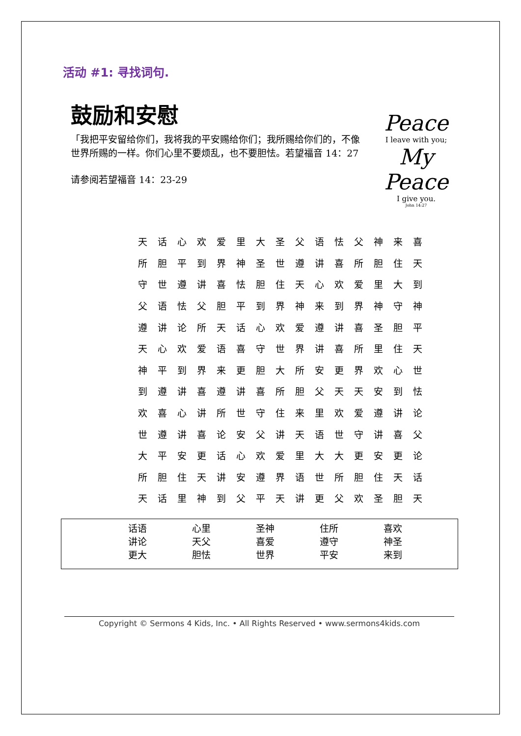活动 #1: 寻找词句.
鼓励和安慰
「我把平安留给你们，我将我的平安赐给你们；我所赐给你们的，不像世界所赐的一样。你们心里不要烦乱，也不要胆怯。若望福音 14：27
请参阅若望福音 14：23-29
Peace
I leave with you;
My Peace
I give you.
John 14:27
| 天 | 话 | 心 | 欢 | 爱 | 里 | 大 | 圣 | 父 | 语 | 怯 | 父 | 神 | 来 | 喜 |
| 所 | 胆 | 平 | 到 | 界 | 神 | 圣 | 世 | 遵 | 讲 | 喜 | 所 | 胆 | 住 | 天 |
| 守 | 世 | 遵 | 讲 | 喜 | 怯 | 胆 | 住 | 天 | 心 | 欢 | 爱 | 里 | 大 | 到 |
| 父 | 语 | 怯 | 父 | 胆 | 平 | 到 | 界 | 神 | 来 | 到 | 界 | 神 | 守 | 神 |
| 遵 | 讲 | 论 | 所 | 天 | 话 | 心 | 欢 | 爱 | 遵 | 讲 | 喜 | 圣 | 胆 | 平 |
| 天 | 心 | 欢 | 爱 | 语 | 喜 | 守 | 世 | 界 | 讲 | 喜 | 所 | 里 | 住 | 天 |
| 神 | 平 | 到 | 界 | 来 | 更 | 胆 | 大 | 所 | 安 | 更 | 界 | 欢 | 心 | 世 |
| 到 | 遵 | 讲 | 喜 | 遵 | 讲 | 喜 | 所 | 胆 | 父 | 天 | 天 | 安 | 到 | 怯 |
| 欢 | 喜 | 心 | 讲 | 所 | 世 | 守 | 住 | 来 | 里 | 欢 | 爱 | 遵 | 讲 | 论 |
| 世 | 遵 | 讲 | 喜 | 论 | 安 | 父 | 讲 | 天 | 语 | 世 | 守 | 讲 | 喜 | 父 |
| 大 | 平 | 安 | 更 | 话 | 心 | 欢 | 爱 | 里 | 大 | 大 | 更 | 安 | 更 | 论 |
| 所 | 胆 | 住 | 天 | 讲 | 安 | 遵 | 界 | 语 | 世 | 所 | 胆 | 住 | 天 | 话 |
| 天 | 话 | 里 | 神 | 到 | 父 | 平 | 天 | 讲 | 更 | 父 | 欢 | 圣 | 胆 | 天 |
| 话语 | 心里 | 圣神 | 住所 | 喜欢 |
| 讲论 | 天父 | 喜爱 | 遵守 | 神圣 |
| 更大 | 胆怯 | 世界 | 平安 | 来到 |
Copyright © Sermons 4 Kids, Inc. • All Rights Reserved • www.sermons4kids.com